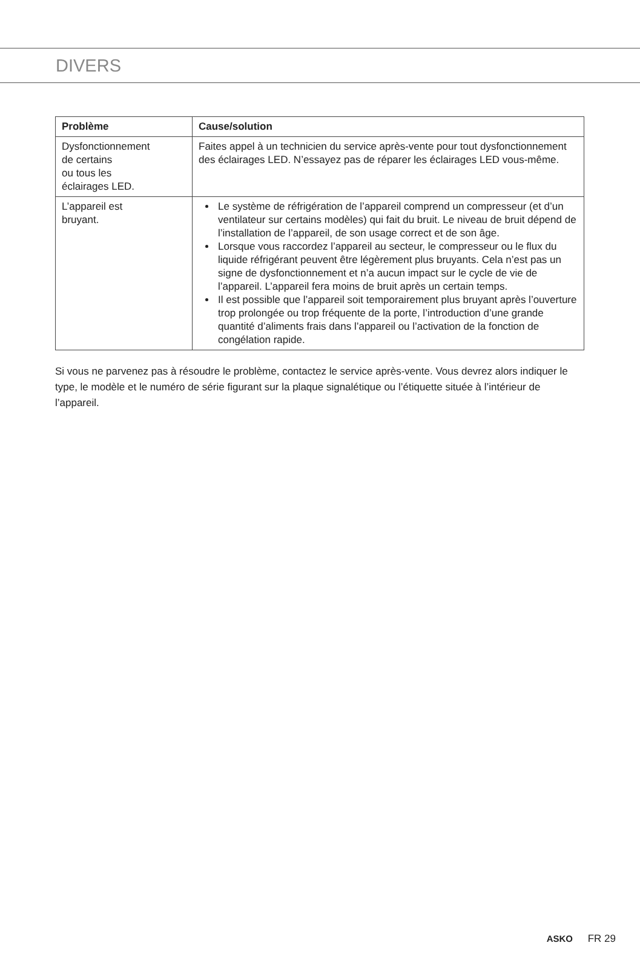DIVERS
| Problème | Cause/solution |
| --- | --- |
| Dysfonctionnement de certains ou tous les éclairages LED. | Faites appel à un technicien du service après-vente pour tout dysfonctionnement des éclairages LED. N’essayez pas de réparer les éclairages LED vous-même. |
| L’appareil est bruyant. | Le système de réfrigération de l’appareil comprend un compresseur (et d’un ventilateur sur certains modèles) qui fait du bruit. Le niveau de bruit dépend de l’installation de l’appareil, de son usage correct et de son âge. Lorsque vous raccordez l’appareil au secteur, le compresseur ou le flux du liquide réfrigérant peuvent être légèrement plus bruyants. Cela n’est pas un signe de dysfonctionnement et n’a aucun impact sur le cycle de vie de l’appareil. L’appareil fera moins de bruit après un certain temps. Il est possible que l’appareil soit temporairement plus bruyant après l’ouverture trop prolongée ou trop fréquente de la porte, l’introduction d’une grande quantité d’aliments frais dans l’appareil ou l’activation de la fonction de congélation rapide. |
Si vous ne parvenez pas à résoudre le problème, contactez le service après-vente. Vous devrez alors indiquer le type, le modèle et le numéro de série figurant sur la plaque signalétique ou l’étiquette située à l’intérieur de l’appareil.
ASKO FR 29